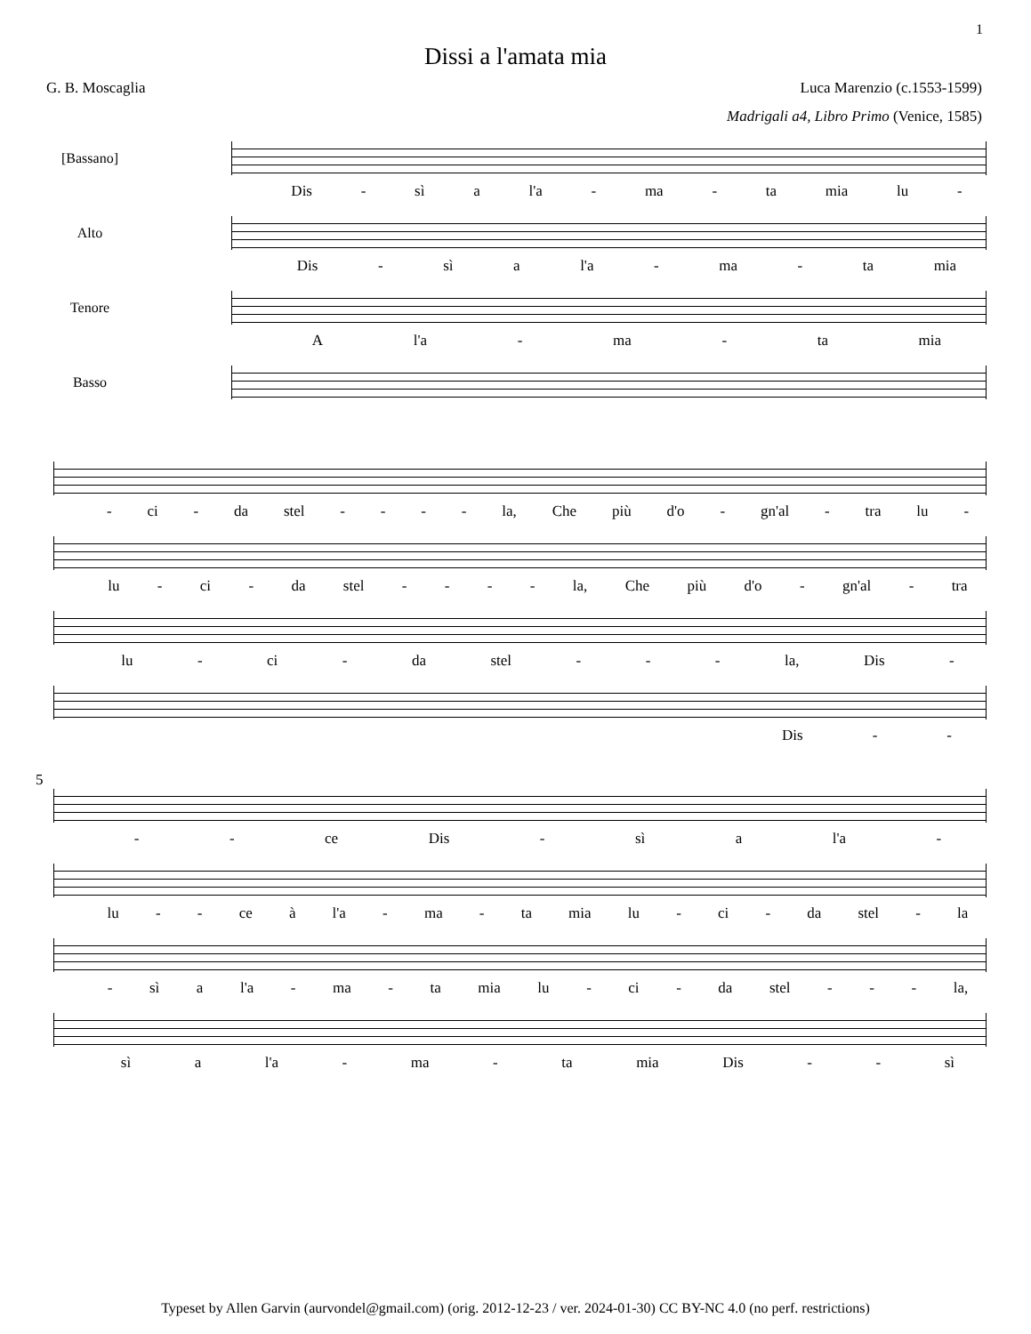1
Dissi a l'amata mia
G. B. Moscaglia Luca Marenzio (c.1553-1599)
Madrigali a4, Libro Primo (Venice, 1585)
[Bassano]
Dis - sì a l'a - ma - ta mia lu -
Alto
Dis - sì a l'a - ma - ta mia
Tenore
Al'a - ma - ta mia
Basso
- ci - da stel - - - - la, Che più d'o - gn'al - tra lu -
lu - ci - da stel - - - - la, Che più d'o - gn'al - tra
lu - ci - da stel - - - la, Dis -
Dis - -
5
- - ce Dis - sì a l'a -
lu - - ce à l'a - ma - ta mia lu - ci - da stel - la
- sì a l'a - ma - ta mia lu - ci - da stel - - - la,
sì a l'a - ma - ta mia Dis - - sì
Typeset by Allen Garvin (aurvondel@gmail.com) (orig. 2012-12-23 / ver. 2024-01-30) CC BY-NC 4.0 (no perf. restrictions)